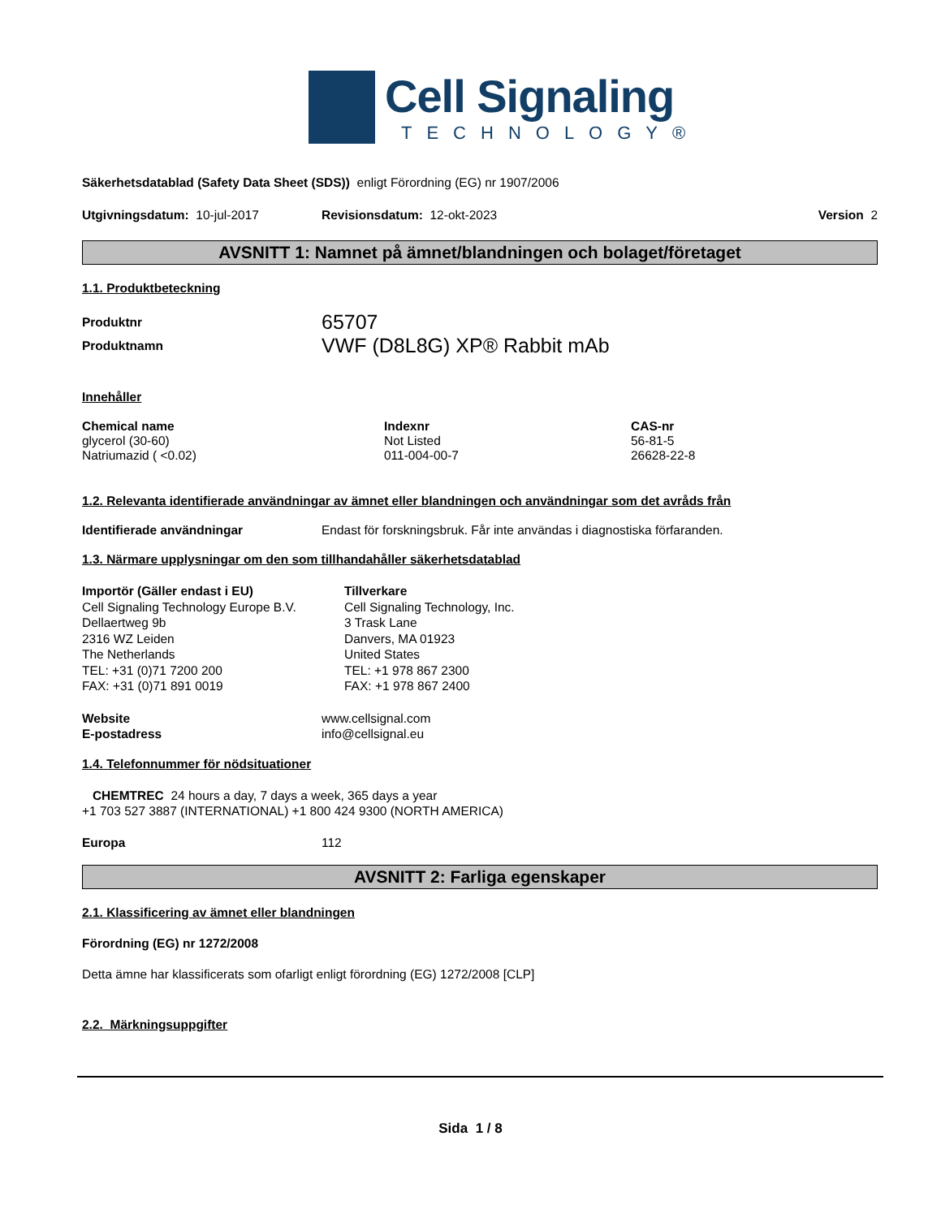Cell Signaling
TECHNOLOGY®
Säkerhetsdatablad (Safety Data Sheet (SDS)) enligt Förordning (EG) nr 1907/2006
Utgivningsdatum: 10-jul-2017 Revisionsdatum: 12-okt-2023 Version 2
AVSNITT 1: Namnet på ämnet/blandningen och bolaget/företaget
1.1. Produktbeteckning
| Produktnr | 65707 |
| Produktnamn | VWF (D8L8G) XP® Rabbit mAb |
Innehåller
| Chemical name | Indexnr | CAS-nr |
| --- | --- | --- |
| glycerol (30-60) | Not Listed | 56-81-5 |
| Natriumazid ( <0.02) | 011-004-00-7 | 26628-22-8 |
1.2. Relevanta identifierade användningar av ämnet eller blandningen och användningar som det avråds från
| Identifierade användningar | Endast för forskningsbruk. Får inte användas i diagnostiska förfaranden. |
1.3. Närmare upplysningar om den som tillhandahåller säkerhetsdatablad
| Importör (Gäller endast i EU) Cell Signaling Technology Europe B.V. Dellaertweg 9b 2316 WZ Leiden The Netherlands TEL: +31 (0)71 7200 200 FAX: +31 (0)71 891 0019 | Tillverkare Cell Signaling Technology, Inc. 3 Trask Lane Danvers, MA 01923 United States TEL: +1 978 867 2300 FAX: +1 978 867 2400 |
| Website | www.cellsignal.com |
| E-postadress | info@cellsignal.eu |
1.4. Telefonnummer för nödsituationer
CHEMTREC 24 hours a day, 7 days a week, 365 days a year
+1 703 527 3887 (INTERNATIONAL) +1 800 424 9300 (NORTH AMERICA)
| Europa | 112 |
AVSNITT 2: Farliga egenskaper
2.1. Klassificering av ämnet eller blandningen
Förordning (EG) nr 1272/2008
Detta ämne har klassificerats som ofarligt enligt förordning (EG) 1272/2008 [CLP]
2.2. Märkningsuppgifter
Sida 1 / 8